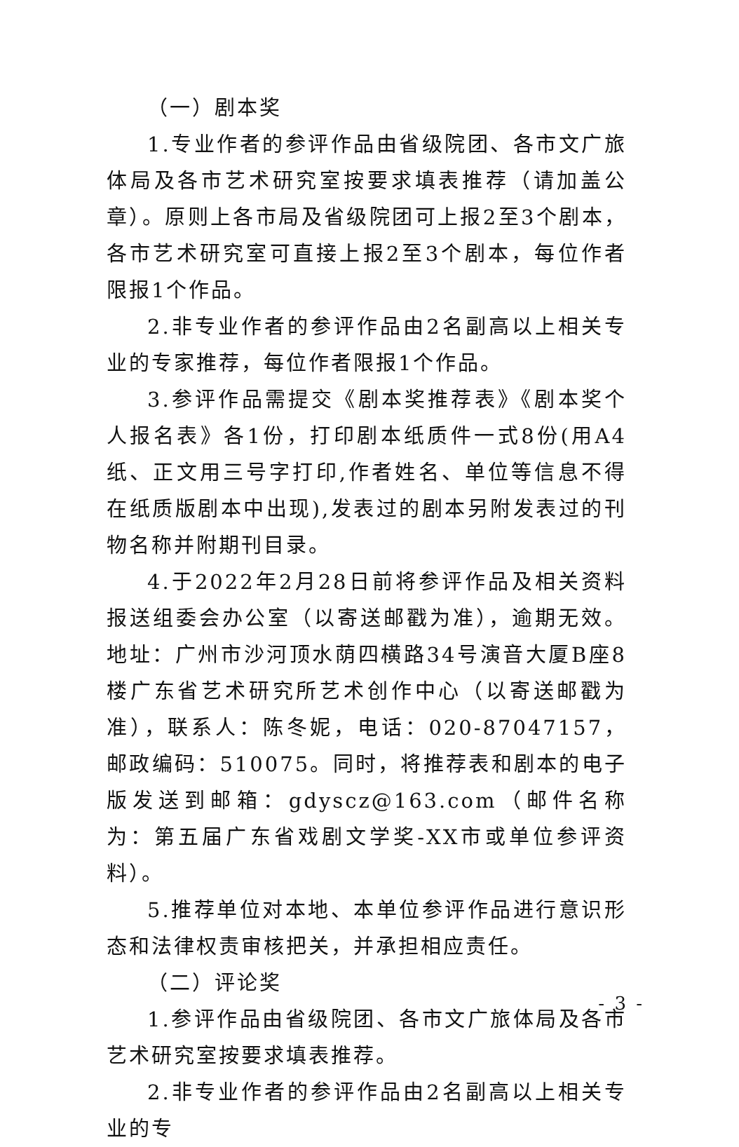（一）剧本奖
1.专业作者的参评作品由省级院团、各市文广旅体局及各市艺术研究室按要求填表推荐（请加盖公章）。原则上各市局及省级院团可上报2至3个剧本，各市艺术研究室可直接上报2至3个剧本，每位作者限报1个作品。
2.非专业作者的参评作品由2名副高以上相关专业的专家推荐，每位作者限报1个作品。
3.参评作品需提交《剧本奖推荐表》《剧本奖个人报名表》各1份，打印剧本纸质件一式8份(用A4纸、正文用三号字打印,作者姓名、单位等信息不得在纸质版剧本中出现),发表过的剧本另附发表过的刊物名称并附期刊目录。
4.于2022年2月28日前将参评作品及相关资料报送组委会办公室（以寄送邮戳为准），逾期无效。地址：广州市沙河顶水荫四横路34号演音大厦B座8楼广东省艺术研究所艺术创作中心（以寄送邮戳为准），联系人：陈冬妮，电话：020-87047157，邮政编码：510075。同时，将推荐表和剧本的电子版发送到邮箱：gdyscz@163.com（邮件名称为：第五届广东省戏剧文学奖-XX市或单位参评资料）。
5.推荐单位对本地、本单位参评作品进行意识形态和法律权责审核把关，并承担相应责任。
（二）评论奖
1.参评作品由省级院团、各市文广旅体局及各市艺术研究室按要求填表推荐。
2.非专业作者的参评作品由2名副高以上相关专业的专
- 3 -